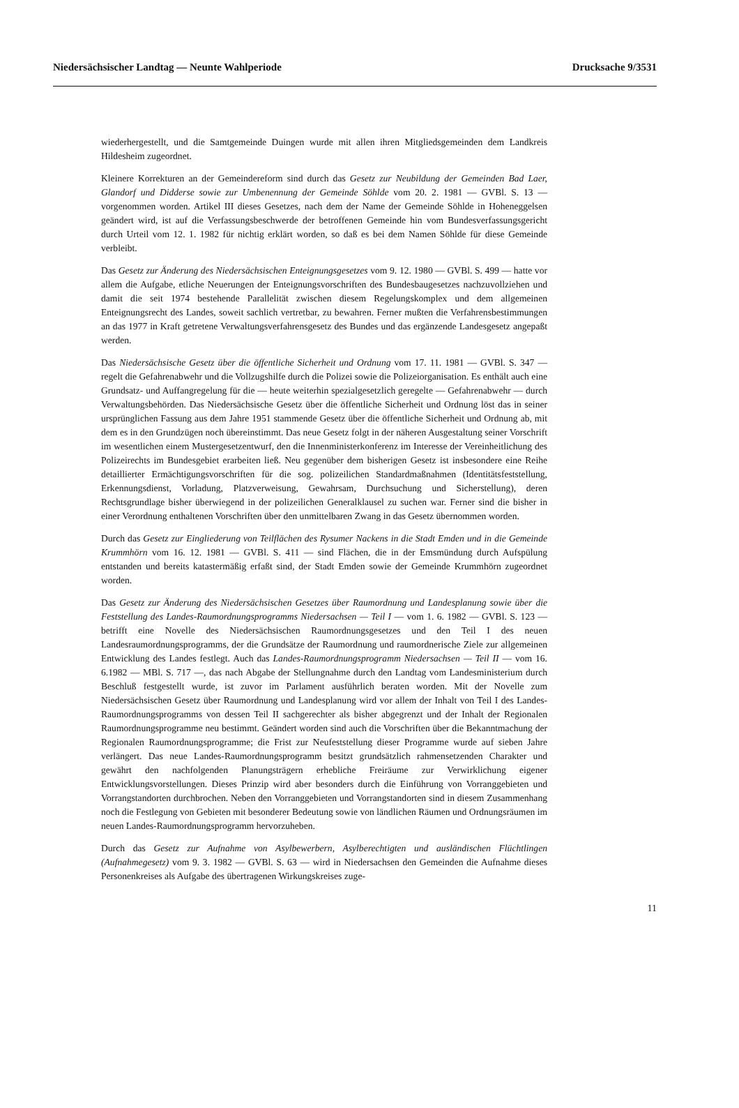Niedersächsischer Landtag — Neunte Wahlperiode Drucksache 9/3531
wiederhergestellt, und die Samtgemeinde Duingen wurde mit allen ihren Mitgliedsgemeinden dem Landkreis Hildesheim zugeordnet.
Kleinere Korrekturen an der Gemeindereform sind durch das Gesetz zur Neubildung der Gemeinden Bad Laer, Glandorf und Didderse sowie zur Umbenennung der Gemeinde Söhlde vom 20. 2. 1981 — GVBl. S. 13 — vorgenommen worden. Artikel III dieses Gesetzes, nach dem der Name der Gemeinde Söhlde in Hoheneggelsen geändert wird, ist auf die Verfassungsbeschwerde der betroffenen Gemeinde hin vom Bundesverfassungsgericht durch Urteil vom 12. 1. 1982 für nichtig erklärt worden, so daß es bei dem Namen Söhlde für diese Gemeinde verbleibt.
Das Gesetz zur Änderung des Niedersächsischen Enteignungsgesetzes vom 9. 12. 1980 — GVBl. S. 499 — hatte vor allem die Aufgabe, etliche Neuerungen der Enteignungsvorschriften des Bundesbaugesetzes nachzuvollziehen und damit die seit 1974 bestehende Parallelität zwischen diesem Regelungskomplex und dem allgemeinen Enteignungsrecht des Landes, soweit sachlich vertretbar, zu bewahren. Ferner mußten die Verfahrensbestimmungen an das 1977 in Kraft getretene Verwaltungsverfahrensgesetz des Bundes und das ergänzende Landesgesetz angepaßt werden.
Das Niedersächsische Gesetz über die öffentliche Sicherheit und Ordnung vom 17. 11. 1981 — GVBl. S. 347 — regelt die Gefahrenabwehr und die Vollzugshilfe durch die Polizei sowie die Polizeiorganisation. Es enthält auch eine Grundsatz- und Auffangregelung für die — heute weiterhin spezialgesetzlich geregelte — Gefahrenabwehr — durch Verwaltungsbehörden. Das Niedersächsische Gesetz über die öffentliche Sicherheit und Ordnung löst das in seiner ursprünglichen Fassung aus dem Jahre 1951 stammende Gesetz über die öffentliche Sicherheit und Ordnung ab, mit dem es in den Grundzügen noch übereinstimmt. Das neue Gesetz folgt in der näheren Ausgestaltung seiner Vorschrift im wesentlichen einem Mustergesetzentwurf, den die Innenministerkonferenz im Interesse der Vereinheitlichung des Polizeirechts im Bundesgebiet erarbeiten ließ. Neu gegenüber dem bisherigen Gesetz ist insbesondere eine Reihe detaillierter Ermächtigungsvorschriften für die sog. polizeilichen Standardmaßnahmen (Identitätsfeststellung, Erkennungsdienst, Vorladung, Platzverweisung, Gewahrsam, Durchsuchung und Sicherstellung), deren Rechtsgrundlage bisher überwiegend in der polizeilichen Generalklausel zu suchen war. Ferner sind die bisher in einer Verordnung enthaltenen Vorschriften über den unmittelbaren Zwang in das Gesetz übernommen worden.
Durch das Gesetz zur Eingliederung von Teilflächen des Rysumer Nackens in die Stadt Emden und in die Gemeinde Krummhörn vom 16. 12. 1981 — GVBl. S. 411 — sind Flächen, die in der Emsmündung durch Aufspülung entstanden und bereits katastermäßig erfaßt sind, der Stadt Emden sowie der Gemeinde Krummhörn zugeordnet worden.
Das Gesetz zur Änderung des Niedersächsischen Gesetzes über Raumordnung und Landesplanung sowie über die Feststellung des Landes-Raumordnungsprogramms Niedersachsen — Teil I — vom 1. 6. 1982 — GVBl. S. 123 — betrifft eine Novelle des Niedersächsischen Raumordnungsgesetzes und den Teil I des neuen Landesraumordnungsprogramms, der die Grundsätze der Raumordnung und raumordnerische Ziele zur allgemeinen Entwicklung des Landes festlegt. Auch das Landes-Raumordnungsprogramm Niedersachsen — Teil II — vom 16. 6.1982 — MBl. S. 717 —, das nach Abgabe der Stellungnahme durch den Landtag vom Landesministerium durch Beschluß festgestellt wurde, ist zuvor im Parlament ausführlich beraten worden. Mit der Novelle zum Niedersächsischen Gesetz über Raumordnung und Landesplanung wird vor allem der Inhalt von Teil I des Landes-Raumordnungsprogramms von dessen Teil II sachgerechter als bisher abgegrenzt und der Inhalt der Regionalen Raumordnungsprogramme neu bestimmt. Geändert worden sind auch die Vorschriften über die Bekanntmachung der Regionalen Raumordnungsprogramme; die Frist zur Neufeststellung dieser Programme wurde auf sieben Jahre verlängert. Das neue Landes-Raumordnungsprogramm besitzt grundsätzlich rahmensetzenden Charakter und gewährt den nachfolgenden Planungsträgern erhebliche Freiräume zur Verwirklichung eigener Entwicklungsvorstellungen. Dieses Prinzip wird aber besonders durch die Einführung von Vorranggebieten und Vorrangstandorten durchbrochen. Neben den Vorranggebieten und Vorrangstandorten sind in diesem Zusammenhang noch die Festlegung von Gebieten mit besonderer Bedeutung sowie von ländlichen Räumen und Ordnungsräumen im neuen Landes-Raumordnungsprogramm hervorzuheben.
Durch das Gesetz zur Aufnahme von Asylbewerbern, Asylberechtigten und ausländischen Flüchtlingen (Aufnahmegesetz) vom 9. 3. 1982 — GVBl. S. 63 — wird in Niedersachsen den Gemeinden die Aufnahme dieses Personenkreises als Aufgabe des übertragenen Wirkungskreises zuge-
11